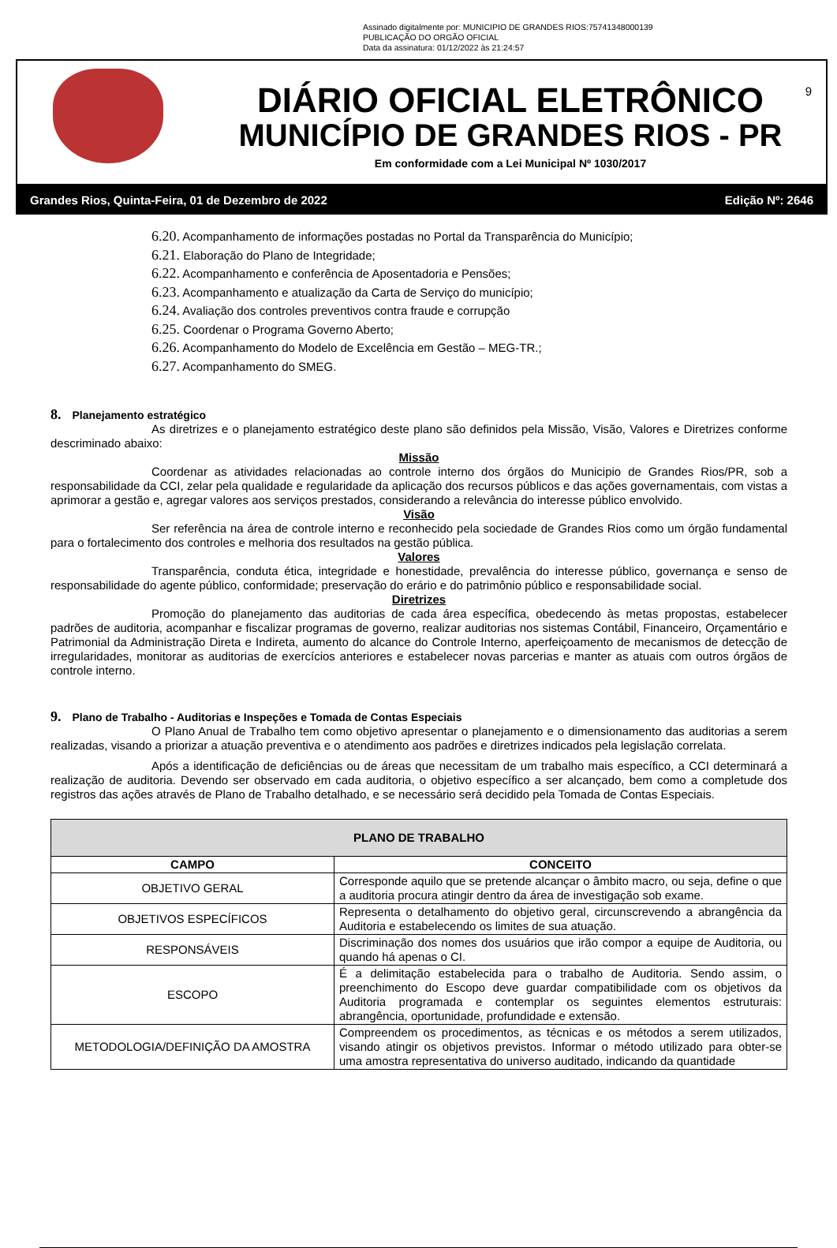Assinado digitalmente por: MUNICIPIO DE GRANDES RIOS:75741348000139
PUBLICAÇÃO DO ORGÃO OFICIAL
Data da assinatura: 01/12/2022 às 21:24:57
DIÁRIO OFICIAL ELETRÔNICO
MUNICÍPIO DE GRANDES RIOS - PR
Em conformidade com a Lei Municipal Nº 1030/2017
9
Grandes Rios, Quinta-Feira, 01 de Dezembro de 2022 Edição Nº: 2646
6.20. Acompanhamento de informações postadas no Portal da Transparência do Município;
6.21. Elaboração do Plano de Integridade;
6.22. Acompanhamento e conferência de Aposentadoria e Pensões;
6.23. Acompanhamento e atualização da Carta de Serviço do município;
6.24. Avaliação dos controles preventivos contra fraude e corrupção
6.25. Coordenar o Programa Governo Aberto;
6.26. Acompanhamento do Modelo de Excelência em Gestão – MEG-TR.;
6.27. Acompanhamento do SMEG.
8. Planejamento estratégico
As diretrizes e o planejamento estratégico deste plano são definidos pela Missão, Visão, Valores e Diretrizes conforme descriminado abaixo:
Missão
Coordenar as atividades relacionadas ao controle interno dos órgãos do Municipio de Grandes Rios/PR, sob a responsabilidade da CCI, zelar pela qualidade e regularidade da aplicação dos recursos públicos e das ações governamentais, com vistas a aprimorar a gestão e, agregar valores aos serviços prestados, considerando a relevância do interesse público envolvido.
Visão
Ser referência na área de controle interno e reconhecido pela sociedade de Grandes Rios como um órgão fundamental para o fortalecimento dos controles e melhoria dos resultados na gestão pública.
Valores
Transparência, conduta ética, integridade e honestidade, prevalência do interesse público, governança e senso de responsabilidade do agente público, conformidade; preservação do erário e do patrimônio público e responsabilidade social.
Diretrizes
Promoção do planejamento das auditorias de cada área específica, obedecendo às metas propostas, estabelecer padrões de auditoria, acompanhar e fiscalizar programas de governo, realizar auditorias nos sistemas Contábil, Financeiro, Orçamentário e Patrimonial da Administração Direta e Indireta, aumento do alcance do Controle Interno, aperfeiçoamento de mecanismos de detecção de irregularidades, monitorar as auditorias de exercícios anteriores e estabelecer novas parcerias e manter as atuais com outros órgãos de controle interno.
9. Plano de Trabalho - Auditorias e Inspeções e Tomada de Contas Especiais
O Plano Anual de Trabalho tem como objetivo apresentar o planejamento e o dimensionamento das auditorias a serem realizadas, visando a priorizar a atuação preventiva e o atendimento aos padrões e diretrizes indicados pela legislação correlata.
Após a identificação de deficiências ou de áreas que necessitam de um trabalho mais específico, a CCI determinará a realização de auditoria. Devendo ser observado em cada auditoria, o objetivo específico a ser alcançado, bem como a completude dos registros das ações através de Plano de Trabalho detalhado, e se necessário será decidido pela Tomada de Contas Especiais.
| PLANO DE TRABALHO | |
| --- | --- |
| CAMPO | CONCEITO |
| OBJETIVO GERAL | Corresponde aquilo que se pretende alcançar o âmbito macro, ou seja, define o que a auditoria procura atingir dentro da área de investigação sob exame. |
| OBJETIVOS ESPECÍFICOS | Representa o detalhamento do objetivo geral, circunscrevendo a abrangência da Auditoria e estabelecendo os limites de sua atuação. |
| RESPONSÁVEIS | Discriminação dos nomes dos usuários que irão compor a equipe de Auditoria, ou quando há apenas o CI. |
| ESCOPO | É a delimitação estabelecida para o trabalho de Auditoria. Sendo assim, o preenchimento do Escopo deve guardar compatibilidade com os objetivos da Auditoria programada e contemplar os seguintes elementos estruturais: abrangência, oportunidade, profundidade e extensão. |
| METODOLOGIA/DEFINIÇÃO DA AMOSTRA | Compreendem os procedimentos, as técnicas e os métodos a serem utilizados, visando atingir os objetivos previstos. Informar o método utilizado para obter-se uma amostra representativa do universo auditado, indicando da quantidade |